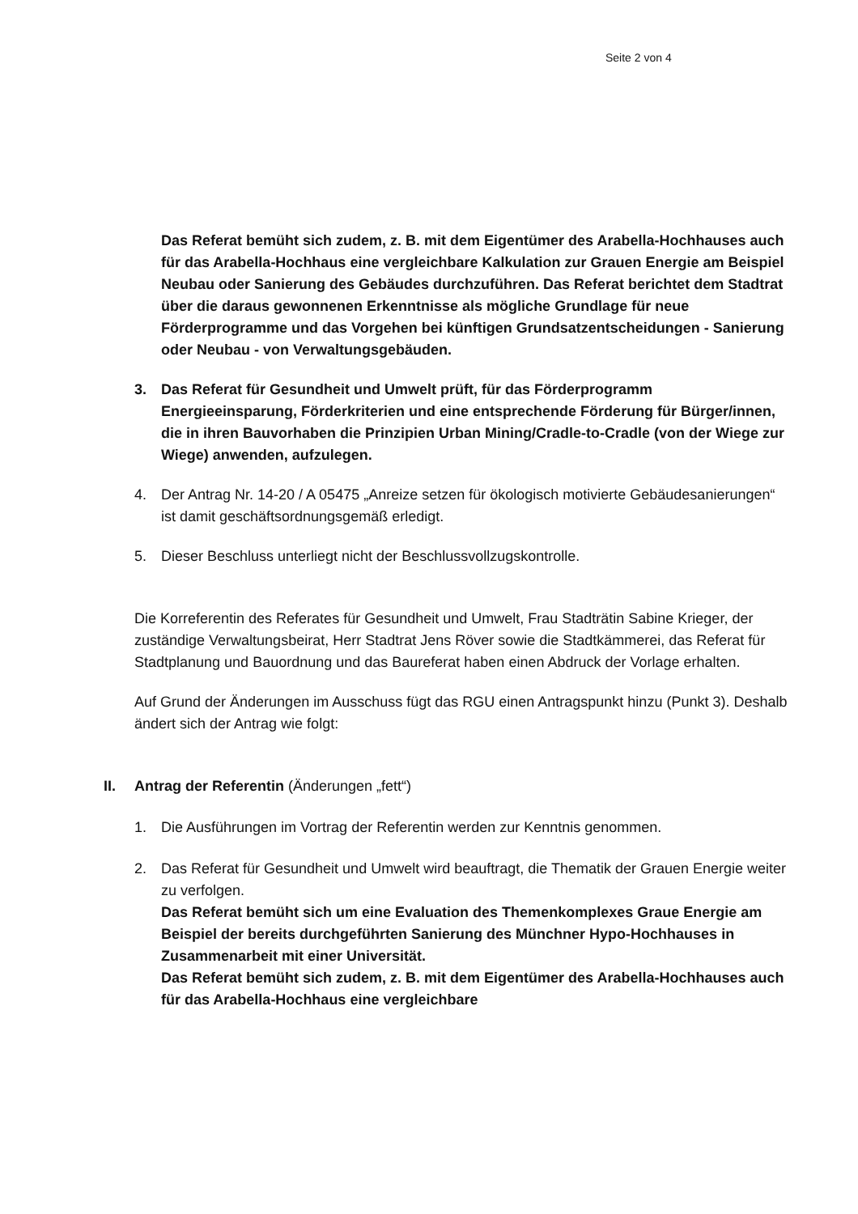Seite 2 von 4
Das Referat bemüht sich zudem, z. B. mit dem Eigentümer des Arabella-Hochhauses auch für das Arabella-Hochhaus eine vergleichbare Kalkulation zur Grauen Energie am Beispiel Neubau oder Sanierung des Gebäudes durchzuführen. Das Referat berichtet dem Stadtrat über die daraus gewonnenen Erkenntnisse als mögliche Grundlage für neue Förderprogramme und das Vorgehen bei künftigen Grundsatzentscheidungen - Sanierung oder Neubau - von Verwaltungsgebäuden.
3. Das Referat für Gesundheit und Umwelt prüft, für das Förderprogramm Energieeinsparung, Förderkriterien und eine entsprechende Förderung für Bürger/innen, die in ihren Bauvorhaben die Prinzipien Urban Mining/Cradle-to-Cradle (von der Wiege zur Wiege) anwenden, aufzulegen.
4. Der Antrag Nr. 14-20 / A 05475 „Anreize setzen für ökologisch motivierte Gebäudesanierungen“ ist damit geschäftsordnungsgemäß erledigt.
5. Dieser Beschluss unterliegt nicht der Beschlussvollzugskontrolle.
Die Korreferentin des Referates für Gesundheit und Umwelt, Frau Stadträtin Sabine Krieger, der zuständige Verwaltungsbeirat, Herr Stadtrat Jens Röver sowie die Stadtkämmerei, das Referat für Stadtplanung und Bauordnung und das Baureferat haben einen Abdruck der Vorlage erhalten.
Auf Grund der Änderungen im Ausschuss fügt das RGU einen Antragspunkt hinzu (Punkt 3). Deshalb ändert sich der Antrag wie folgt:
II. Antrag der Referentin (Änderungen „fett“)
1. Die Ausführungen im Vortrag der Referentin werden zur Kenntnis genommen.
2. Das Referat für Gesundheit und Umwelt wird beauftragt, die Thematik der Grauen Energie weiter zu verfolgen.
Das Referat bemüht sich um eine Evaluation des Themenkomplexes Graue Energie am Beispiel der bereits durchgeführten Sanierung des Münchner Hypo-Hochhauses in Zusammenarbeit mit einer Universität.
Das Referat bemüht sich zudem, z. B. mit dem Eigentümer des Arabella-Hochhauses auch für das Arabella-Hochhaus eine vergleichbare